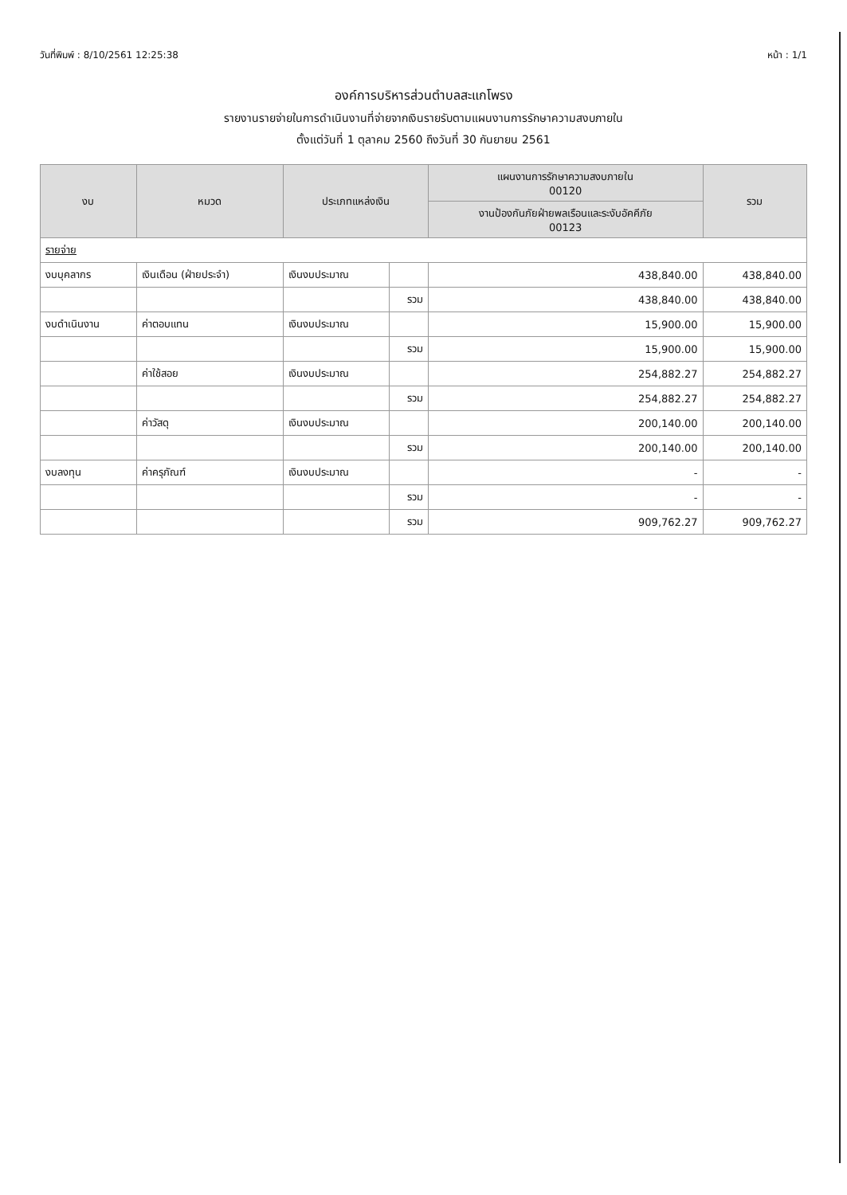วันที่พิมพ์ : 8/10/2561 12:25:38 หน้า : 1/1
องค์การบริหารส่วนตำบลสะแกโพรง
รายงานรายจ่ายในการดำเนินงานที่จ่ายจากเงินรายรับตามแผนงานการรักษาความสงบภายใน
ตั้งแต่วันที่ 1 ตุลาคม 2560 ถึงวันที่ 30 กันยายน 2561
| งบ | หมวด | ประเภทแหล่งเงิน | | แผนงานการรักษาความสงบภายใน 00120 | รวม |
| --- | --- | --- | --- | --- | --- |
| | | | | งานป้องกันภัยฝ่ายพลเรือนและระงับอัคคีภัย 00123 | |
| รายจ่าย | | | | | |
| งบบุคลากร | เงินเดือน (ฝ่ายประจำ) | เงินงบประมาณ | | 438,840.00 | 438,840.00 |
| | | | รวม | 438,840.00 | 438,840.00 |
| งบดำเนินงาน | ค่าตอบแทน | เงินงบประมาณ | | 15,900.00 | 15,900.00 |
| | | | รวม | 15,900.00 | 15,900.00 |
| | ค่าใช้สอย | เงินงบประมาณ | | 254,882.27 | 254,882.27 |
| | | | รวม | 254,882.27 | 254,882.27 |
| | ค่าวัสดุ | เงินงบประมาณ | | 200,140.00 | 200,140.00 |
| | | | รวม | 200,140.00 | 200,140.00 |
| งบลงทุน | ค่าครุภัณฑ์ | เงินงบประมาณ | | - | - |
| | | | รวม | - | - |
| | | | รวม | 909,762.27 | 909,762.27 |